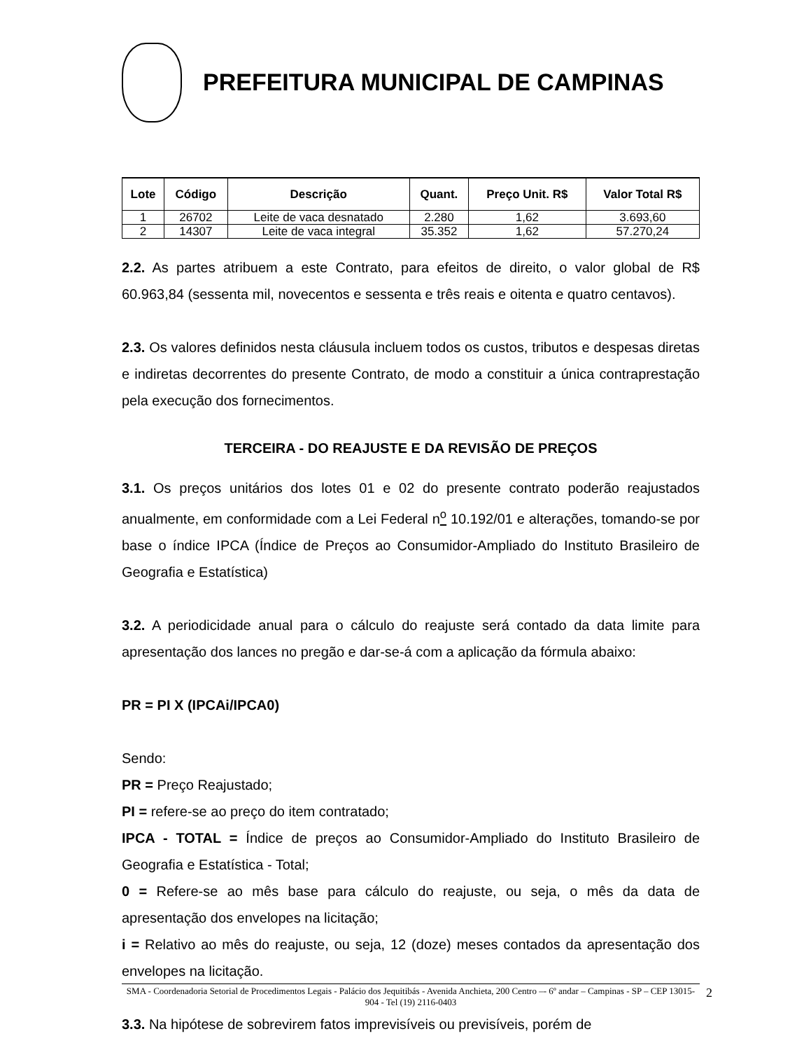PREFEITURA MUNICIPAL DE CAMPINAS
| Lote | Código | Descrição | Quant. | Preço Unit. R$ | Valor Total R$ |
| --- | --- | --- | --- | --- | --- |
| 1 | 26702 | Leite de vaca desnatado | 2.280 | 1,62 | 3.693,60 |
| 2 | 14307 | Leite de vaca integral | 35.352 | 1,62 | 57.270,24 |
2.2. As partes atribuem a este Contrato, para efeitos de direito, o valor global de R$ 60.963,84 (sessenta mil, novecentos e sessenta e três reais e oitenta e quatro centavos).
2.3. Os valores definidos nesta cláusula incluem todos os custos, tributos e despesas diretas e indiretas decorrentes do presente Contrato, de modo a constituir a única contraprestação pela execução dos fornecimentos.
TERCEIRA - DO REAJUSTE E DA REVISÃO DE PREÇOS
3.1. Os preços unitários dos lotes 01 e 02 do presente contrato poderão reajustados anualmente, em conformidade com a Lei Federal n<sup>o</sup> 10.192/01 e alterações, tomando-se por base o índice IPCA (Índice de Preços ao Consumidor-Ampliado do Instituto Brasileiro de Geografia e Estatística)
3.2. A periodicidade anual para o cálculo do reajuste será contado da data limite para apresentação dos lances no pregão e dar-se-á com a aplicação da fórmula abaixo:
PR = PI X (IPCAi/IPCA0)
Sendo:
PR = Preço Reajustado;
PI = refere-se ao preço do item contratado;
IPCA - TOTAL = Índice de preços ao Consumidor-Ampliado do Instituto Brasileiro de Geografia e Estatística - Total;
0 = Refere-se ao mês base para cálculo do reajuste, ou seja, o mês da data de apresentação dos envelopes na licitação;
i = Relativo ao mês do reajuste, ou seja, 12 (doze) meses contados da apresentação dos envelopes na licitação.
3.3. Na hipótese de sobrevirem fatos imprevisíveis ou previsíveis, porém de
SMA - Coordenadoria Setorial de Procedimentos Legais - Palácio dos Jequitibás - Avenida Anchieta, 200 Centro –- 6º andar – Campinas - SP – CEP 13015-904 - Tel (19) 2116-0403 2